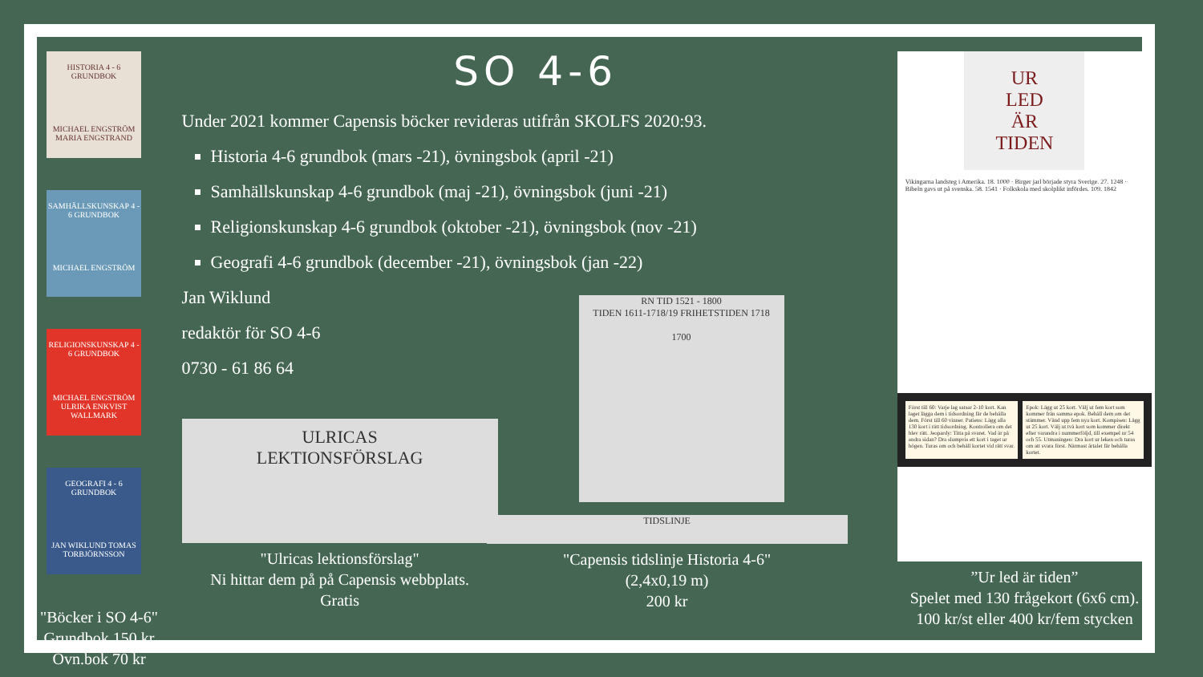HISTORIA 4 - 6 GRUNDBOK
MICHAEL ENGSTRÖM MARIA ENGSTRAND
SAMHÄLLSKUNSKAP 4 - 6 GRUNDBOK
MICHAEL ENGSTRÖM
RELIGIONSKUNSKAP 4 - 6 GRUNDBOK
MICHAEL ENGSTRÖM ULRIKA ENKVIST WALLMARK
GEOGRAFI 4 - 6 GRUNDBOK
JAN WIKLUND TOMAS TORBJÖRNSSON
"Böcker i SO 4-6"
Grundbok 150 kr
Övn.bok 70 kr
SO 4-6
Under 2021 kommer Capensis böcker revideras utifrån SKOLFS 2020:93.
Historia 4-6 grundbok (mars -21), övningsbok (april -21)
Samhällskunskap 4-6 grundbok (maj -21), övningsbok (juni -21)
Religionskunskap 4-6 grundbok (oktober -21), övningsbok (nov -21)
Geografi 4-6 grundbok (december -21), övningsbok (jan -22)
Jan Wiklund
redaktör för SO 4-6
0730 - 61 86 64
ULRICAS
LEKTIONSFÖRSLAG
"Ulricas lektionsförslag"
Ni hittar dem på på Capensis webbplats.
Gratis
RN TID 1521 - 1800
TIDEN 1611-1718/19 FRIHETSTIDEN 1718
1700
TIDSLINJE
"Capensis tidslinje Historia 4-6"
(2,4x0,19 m)
200 kr
UR
LED
ÄR
TIDEN
Vikingarna landsteg i Amerika. 18. 1000 · Birger jarl började styra Sverige. 27. 1248 · Bibeln gavs ut på svenska. 58. 1541 · Folkskola med skolplikt infördes. 109. 1842
Först till 60: Varje lag satsar 2-10 kort. Kan laget lägga dem i tidsordning får de behålla dem. Först till 60 vinner. Patiens: Lägg alla 130 kort i rätt tidsordning. Kontrollera om det blev rätt. Jeopardy: Titta på svaret. Vad är på andra sidan? Dra slumpvis ett kort i taget ur högen. Turas om och behåll kortet vid rätt svar.
Epok: Lägg ut 25 kort. Välj ut fem kort som kommer från samma epok. Behåll dem om det stämmer. Vänd upp fem nya kort. Kompisen: Lägg ut 25 kort. Välj ut två kort som kommer direkt efter varandra i nummerföljd, till exempel nr 54 och 55. Utmaningen: Dra kort ur leken och turas om att svara först. Närmast årtalet får behålla kortet.
”Ur led är tiden”
Spelet med 130 frågekort (6x6 cm).
100 kr/st eller 400 kr/fem stycken